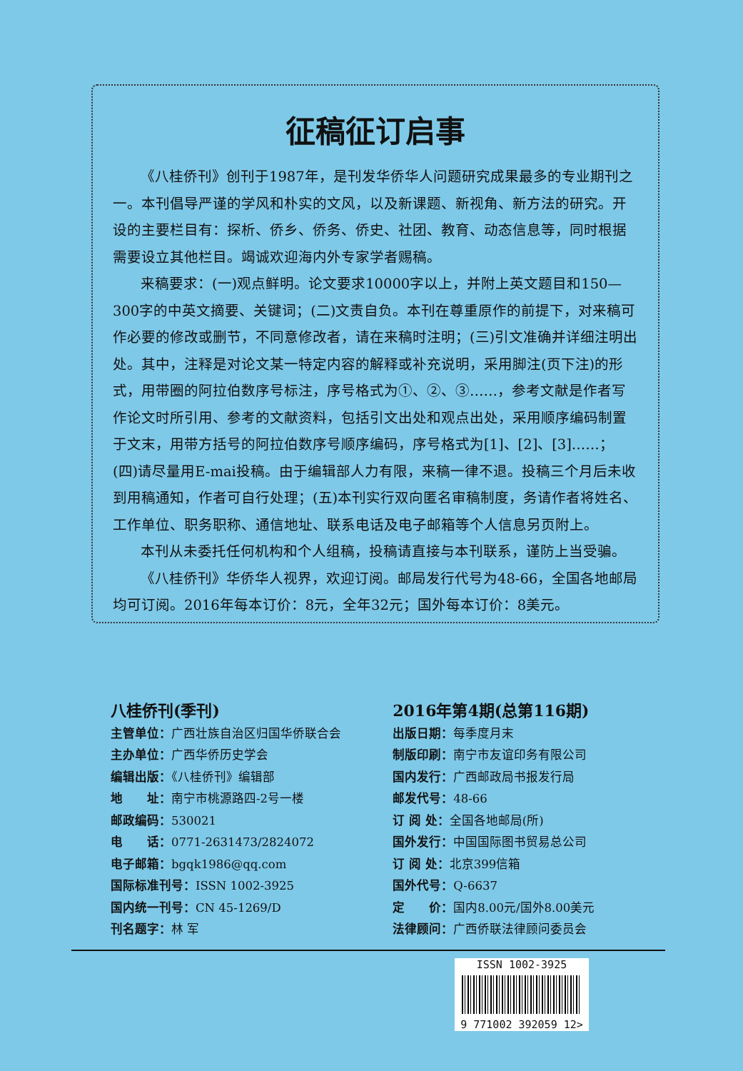征稿征订启事
《八桂侨刊》创刊于1987年，是刊发华侨华人问题研究成果最多的专业期刊之一。本刊倡导严谨的学风和朴实的文风，以及新课题、新视角、新方法的研究。开设的主要栏目有：探析、侨乡、侨务、侨史、社团、教育、动态信息等，同时根据需要设立其他栏目。竭诚欢迎海内外专家学者赐稿。
来稿要求：(一)观点鲜明。论文要求10000字以上，并附上英文题目和150—300字的中英文摘要、关键词；(二)文责自负。本刊在尊重原作的前提下，对来稿可作必要的修改或删节，不同意修改者，请在来稿时注明；(三)引文准确并详细注明出处。其中，注释是对论文某一特定内容的解释或补充说明，采用脚注(页下注)的形式，用带圈的阿拉伯数序号标注，序号格式为①、②、③……，参考文献是作者写作论文时所引用、参考的文献资料，包括引文出处和观点出处，采用顺序编码制置于文末，用带方括号的阿拉伯数序号顺序编码，序号格式为[1]、[2]、[3]……；(四)请尽量用E-mai投稿。由于编辑部人力有限，来稿一律不退。投稿三个月后未收到用稿通知，作者可自行处理；(五)本刊实行双向匿名审稿制度，务请作者将姓名、工作单位、职务职称、通信地址、联系电话及电子邮箱等个人信息另页附上。
本刊从未委托任何机构和个人组稿，投稿请直接与本刊联系，谨防上当受骗。
《八桂侨刊》华侨华人视界，欢迎订阅。邮局发行代号为48-66，全国各地邮局均可订阅。2016年每本订价：8元，全年32元；国外每本订价：8美元。
八桂侨刊(季刊)
主管单位：广西壮族自治区归国华侨联合会
主办单位：广西华侨历史学会
编辑出版：《八桂侨刊》编辑部
地　　址：南宁市桃源路四-2号一楼
邮政编码：530021
电　　话：0771-2631473/2824072
电子邮箱：bgqk1986@qq.com
国际标准刊号：ISSN 1002-3925
国内统一刊号：CN 45-1269/D
刊名题字：林 军
2016年第4期(总第116期)
出版日期：每季度月末
制版印刷：南宁市友谊印务有限公司
国内发行：广西邮政局书报发行局
邮发代号：48-66
订 阅 处：全国各地邮局(所)
国外发行：中国国际图书贸易总公司
订 阅 处：北京399信箱
国外代号：Q-6637
定　　价：国内8.00元/国外8.00美元
法律顾问：广西侨联法律顾问委员会
ISSN 1002-3925
9 771002 392059 12>